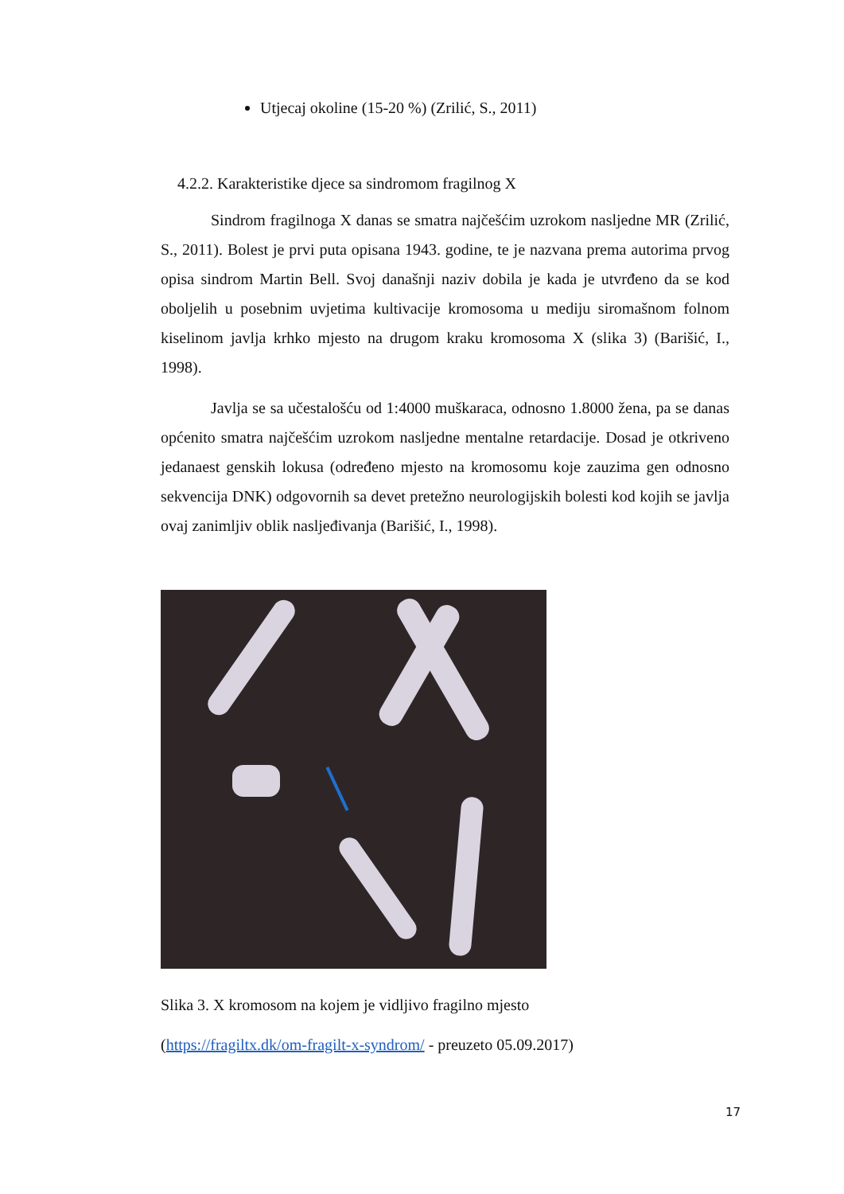Utjecaj okoline (15-20 %) (Zrilić, S., 2011)
4.2.2. Karakteristike djece sa sindromom fragilnog X
Sindrom fragilnoga X danas se smatra najčešćim uzrokom nasljedne MR (Zrilić, S., 2011). Bolest je prvi puta opisana 1943. godine, te je nazvana prema autorima prvog opisa sindrom Martin Bell. Svoj današnji naziv dobila je kada je utvrđeno da se kod oboljelih u posebnim uvjetima kultivacije kromosoma u mediju siromašnom folnom kiselinom javlja krhko mjesto na drugom kraku kromosoma X (slika 3) (Barišić, I., 1998).
Javlja se sa učestalošću od 1:4000 muškaraca, odnosno 1.8000 žena, pa se danas općenito smatra najčešćim uzrokom nasljedne mentalne retardacije. Dosad je otkriveno jedanaest genskih lokusa (određeno mjesto na kromosomu koje zauzima gen odnosno sekvencija DNK) odgovornih sa devet pretežno neurologijskih bolesti kod kojih se javlja ovaj zanimljiv oblik nasljeđivanja (Barišić, I., 1998).
Slika 3. X kromosom na kojem je vidljivo fragilno mjesto
(https://fragiltx.dk/om-fragilt-x-syndrom/ - preuzeto 05.09.2017)
17